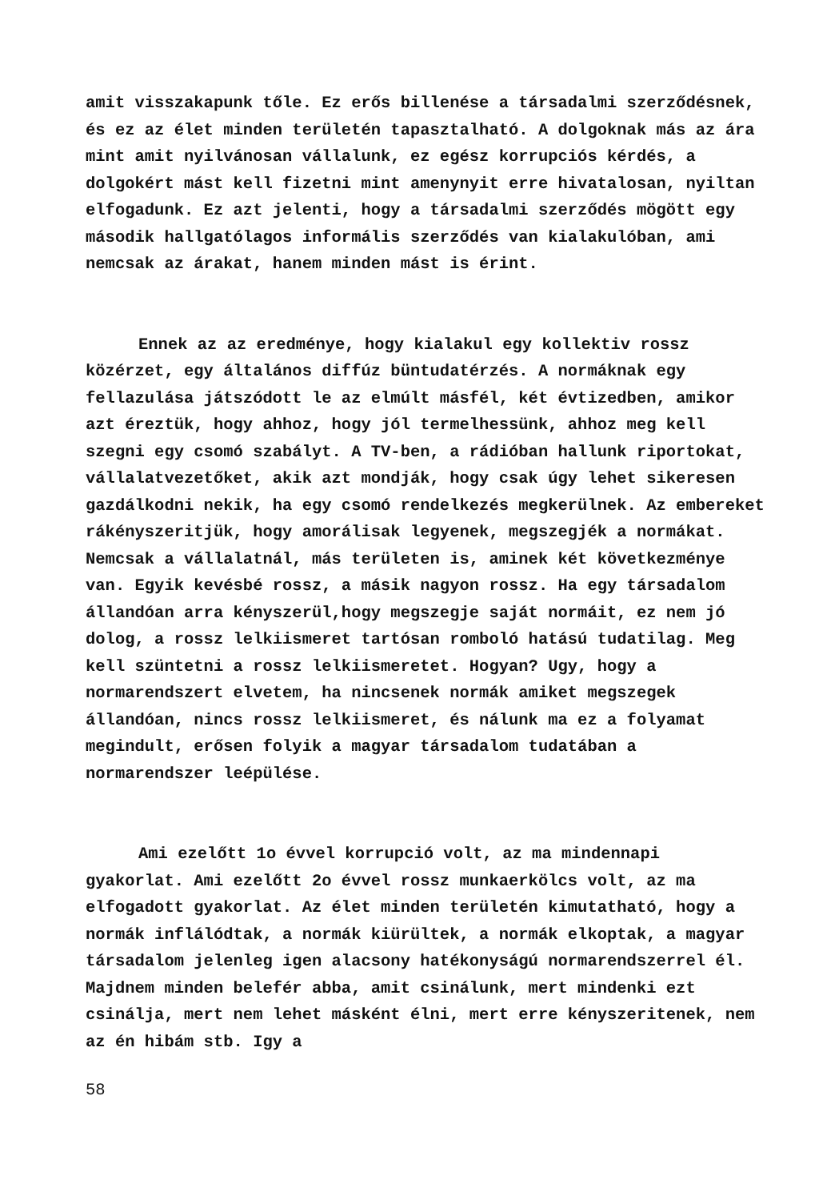amit visszakapunk tőle. Ez erős billenése a társadalmi szerződésnek, és ez az élet minden területén tapasztalható. A dolgoknak más az ára mint amit nyilvánosan vállalunk, ez egész korrupciós kérdés, a dolgokért mást kell fizetni mint amenynyit erre hivatalosan, nyiltan elfogadunk. Ez azt jelenti, hogy a társadalmi szerződés mögött egy második hallgatólagos informális szerződés van kialakulóban, ami nemcsak az árakat, hanem minden mást is érint.
Ennek az az eredménye, hogy kialakul egy kollektiv rossz közérzet, egy általános diffúz büntudatérzés. A normáknak egy fellazulása játszódott le az elmúlt másfél, két évtizedben, amikor azt éreztük, hogy ahhoz, hogy jól termelhessünk, ahhoz meg kell szegni egy csomó szabályt. A TV-ben, a rádióban hallunk riportokat, vállalatvezetőket, akik azt mondják, hogy csak úgy lehet sikeresen gazdálkodni nekik, ha egy csomó rendelkezés megkerülnek. Az embereket rákényszeritjük, hogy amorálisak legyenek, megszegjék a normákat. Nemcsak a vállalatnál, más területen is, aminek két következménye van. Egyik kevésbé rossz, a másik nagyon rossz. Ha egy társadalom állandóan arra kényszerül,hogy megszegje saját normáit, ez nem jó dolog, a rossz lelkiismeret tartósan romboló hatású tudatilag. Meg kell szüntetni a rossz lelkiismeretet. Hogyan? Ugy, hogy a normarendszert elvetem, ha nincsenek normák amiket megszegek állandóan, nincs rossz lelkiismeret, és nálunk ma ez a folyamat megindult, erősen folyik a magyar társadalom tudatában a normarendszer leépülése.
Ami ezelőtt 1o évvel korrupció volt, az ma mindennapi gyakorlat. Ami ezelőtt 2o évvel rossz munkaerkölcs volt, az ma elfogadott gyakorlat. Az élet minden területén kimutatható, hogy a normák inflálódtak, a normák kiürültek, a normák elkoptak, a magyar társadalom jelenleg igen alacsony hatékonyságú normarendszerrel él. Majdnem minden belefér abba, amit csinálunk, mert mindenki ezt csinálja, mert nem lehet másként élni, mert erre kényszeritenek, nem az én hibám stb. Igy a
58